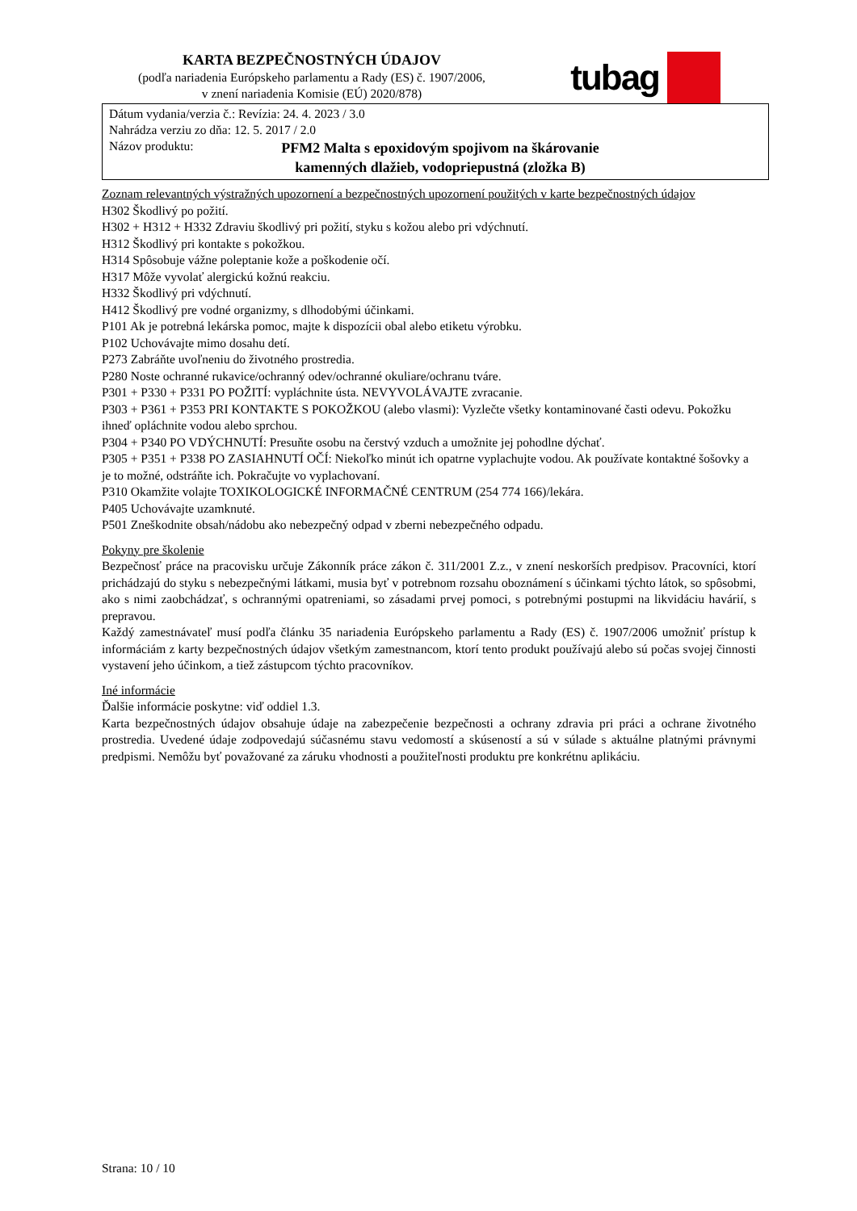KARTA BEZPEČNOSTNÝCH ÚDAJOV
(podľa nariadenia Európskeho parlamentu a Rady (ES) č. 1907/2006,
v znení nariadenia Komisie (EÚ) 2020/878)
tubag
Dátum vydania/verzia č.: Revízia: 24. 4. 2023 / 3.0
Nahrádza verziu zo dňa: 12. 5. 2017 / 2.0
Názov produktu: PFM2 Malta s epoxidovým spojivom na škárovanie kamenných dlažieb, vodopriepustná (zložka B)
Zoznam relevantných výstražných upozornení a bezpečnostných upozornení použitých v karte bezpečnostných údajov
H302 Škodlivý po požití.
H302 + H312 + H332 Zdraviu škodlivý pri požití, styku s kožou alebo pri vdýchnutí.
H312 Škodlivý pri kontakte s pokožkou.
H314 Spôsobuje vážne poleptanie kože a poškodenie očí.
H317 Môže vyvolať alergickú kožnú reakciu.
H332 Škodlivý pri vdýchnutí.
H412 Škodlivý pre vodné organizmy, s dlhodobými účinkami.
P101 Ak je potrebná lekárska pomoc, majte k dispozícii obal alebo etiketu výrobku.
P102 Uchovávajte mimo dosahu detí.
P273 Zabráňte uvoľneniu do životného prostredia.
P280 Noste ochranné rukavice/ochranný odev/ochranné okuliare/ochranu tváre.
P301 + P330 + P331 PO POŽITÍ: vypláchnite ústa. NEVYVOLÁVAJTE zvracanie.
P303 + P361 + P353 PRI KONTAKTE S POKOŽKOU (alebo vlasmi): Vyzlečte všetky kontaminované časti odevu. Pokožku ihneď opláchnite vodou alebo sprchou.
P304 + P340 PO VDÝCHNUTÍ: Presuňte osobu na čerstvý vzduch a umožnite jej pohodlne dýchať.
P305 + P351 + P338 PO ZASIAHNUTÍ OČÍ: Niekoľko minút ich opatrne vyplachujte vodou. Ak používate kontaktné šošovky a je to možné, odstráňte ich. Pokračujte vo vyplachovaní.
P310 Okamžite volajte TOXIKOLOGICKÉ INFORMAČNÉ CENTRUM (254 774 166)/lekára.
P405 Uchovávajte uzamknuté.
P501 Zneškodnite obsah/nádobu ako nebezpečný odpad v zberni nebezpečného odpadu.
Pokyny pre školenie
Bezpečnosť práce na pracovisku určuje Zákonník práce zákon č. 311/2001 Z.z., v znení neskorších predpisov. Pracovníci, ktorí prichádzajú do styku s nebezpečnými látkami, musia byť v potrebnom rozsahu oboznámení s účinkami týchto látok, so spôsobmi, ako s nimi zaobchádzať, s ochrannými opatreniami, so zásadami prvej pomoci, s potrebnými postupmi na likvidáciu havárií, s prepravou.
Každý zamestnávateľ musí podľa článku 35 nariadenia Európskeho parlamentu a Rady (ES) č. 1907/2006 umožniť prístup k informáciám z karty bezpečnostných údajov všetkým zamestnancom, ktorí tento produkt používajú alebo sú počas svojej činnosti vystavení jeho účinkom, a tiež zástupcom týchto pracovníkov.
Iné informácie
Ďalšie informácie poskytne: viď oddiel 1.3.
Karta bezpečnostných údajov obsahuje údaje na zabezpečenie bezpečnosti a ochrany zdravia pri práci a ochrane životného prostredia. Uvedené údaje zodpovedajú súčasnému stavu vedomostí a skúseností a sú v súlade s aktuálne platnými právnymi predpismi. Nemôžu byť považované za záruku vhodnosti a použiteľnosti produktu pre konkrétnu aplikáciu.
Strana: 10 / 10